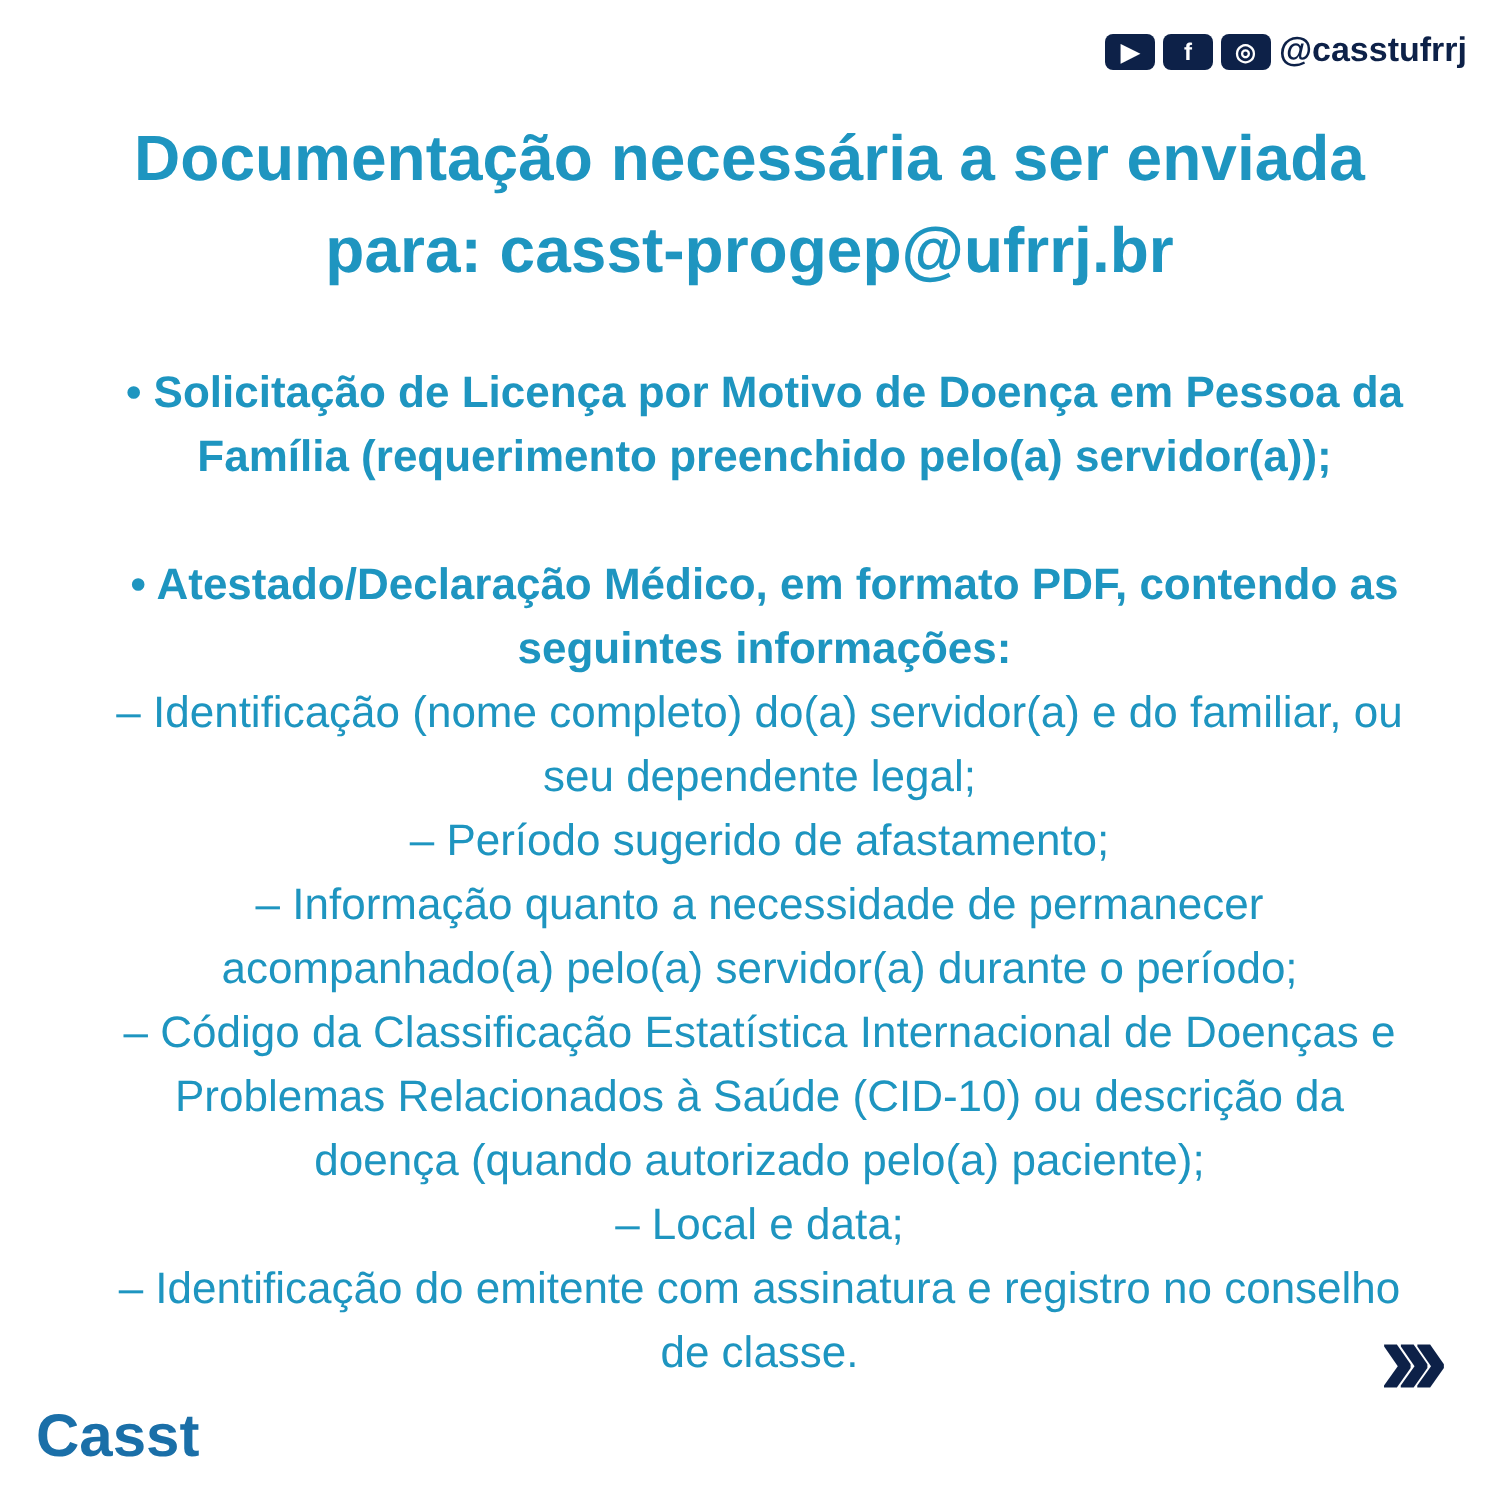▶ f ◎ @casstufrrj
Documentação necessária a ser enviada para: casst-progep@ufrrj.br
• Solicitação de Licença por Motivo de Doença em Pessoa da Família (requerimento preenchido pelo(a) servidor(a));
• Atestado/Declaração Médico, em formato PDF, contendo as seguintes informações:
– Identificação (nome completo) do(a) servidor(a) e do familiar, ou seu dependente legal;
– Período sugerido de afastamento;
– Informação quanto a necessidade de permanecer acompanhado(a) pelo(a) servidor(a) durante o período;
– Código da Classificação Estatística Internacional de Doenças e Problemas Relacionados à Saúde (CID-10) ou descrição da doença (quando autorizado pelo(a) paciente);
– Local e data;
– Identificação do emitente com assinatura e registro no conselho de classe.
Casst
›››